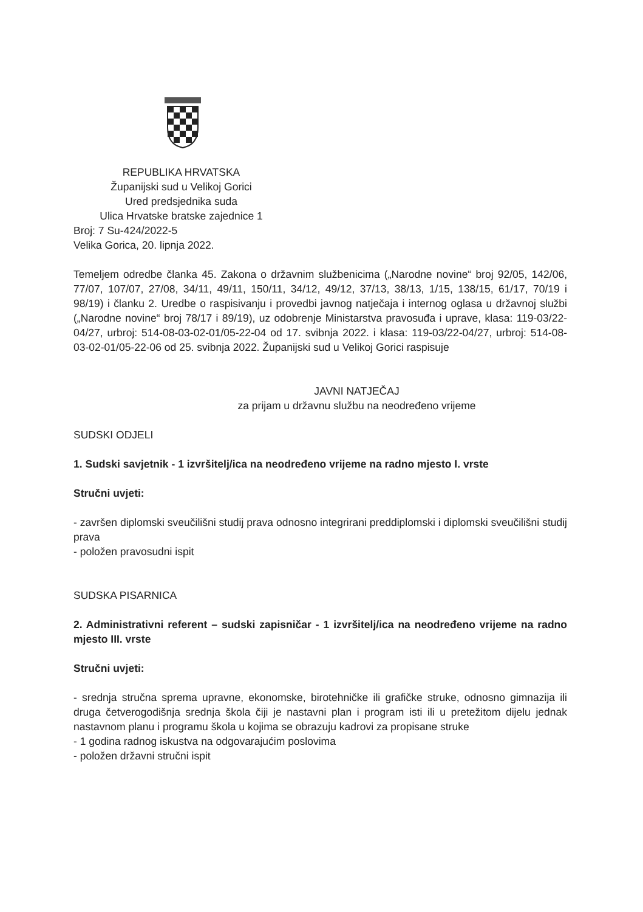REPUBLIKA HRVATSKA
Županijski sud u Velikoj Gorici
Ured predsjednika suda
Ulica Hrvatske bratske zajednice 1
Broj: 7 Su-424/2022-5
Velika Gorica, 20. lipnja 2022.
Temeljem odredbe članka 45. Zakona o državnim službenicima („Narodne novine“ broj 92/05, 142/06, 77/07, 107/07, 27/08, 34/11, 49/11, 150/11, 34/12, 49/12, 37/13, 38/13, 1/15, 138/15, 61/17, 70/19 i 98/19) i članku 2. Uredbe o raspisivanju i provedbi javnog natječaja i internog oglasa u državnoj službi („Narodne novine“ broj 78/17 i 89/19), uz odobrenje Ministarstva pravosuđa i uprave, klasa: 119-03/22-04/27, urbroj: 514-08-03-02-01/05-22-04 od 17. svibnja 2022. i klasa: 119-03/22-04/27, urbroj: 514-08-03-02-01/05-22-06 od 25. svibnja 2022. Županijski sud u Velikoj Gorici raspisuje
JAVNI NATJEČAJ
za prijam u državnu službu na neodređeno vrijeme
SUDSKI ODJELI
1. Sudski savjetnik - 1 izvršitelj/ica na neodređeno vrijeme na radno mjesto I. vrste
Stručni uvjeti:
- završen diplomski sveučilišni studij prava odnosno integrirani preddiplomski i diplomski sveučilišni studij prava
- položen pravosudni ispit
SUDSKA PISARNICA
2. Administrativni referent – sudski zapisničar - 1 izvršitelj/ica na neodređeno vrijeme na radno mjesto III. vrste
Stručni uvjeti:
- srednja stručna sprema upravne, ekonomske, birotehničke ili grafičke struke, odnosno gimnazija ili druga četverogodišnja srednja škola čiji je nastavni plan i program isti ili u pretežitom dijelu jednak nastavnom planu i programu škola u kojima se obrazuju kadrovi za propisane struke
- 1 godina radnog iskustva na odgovarajućim poslovima
- položen državni stručni ispit